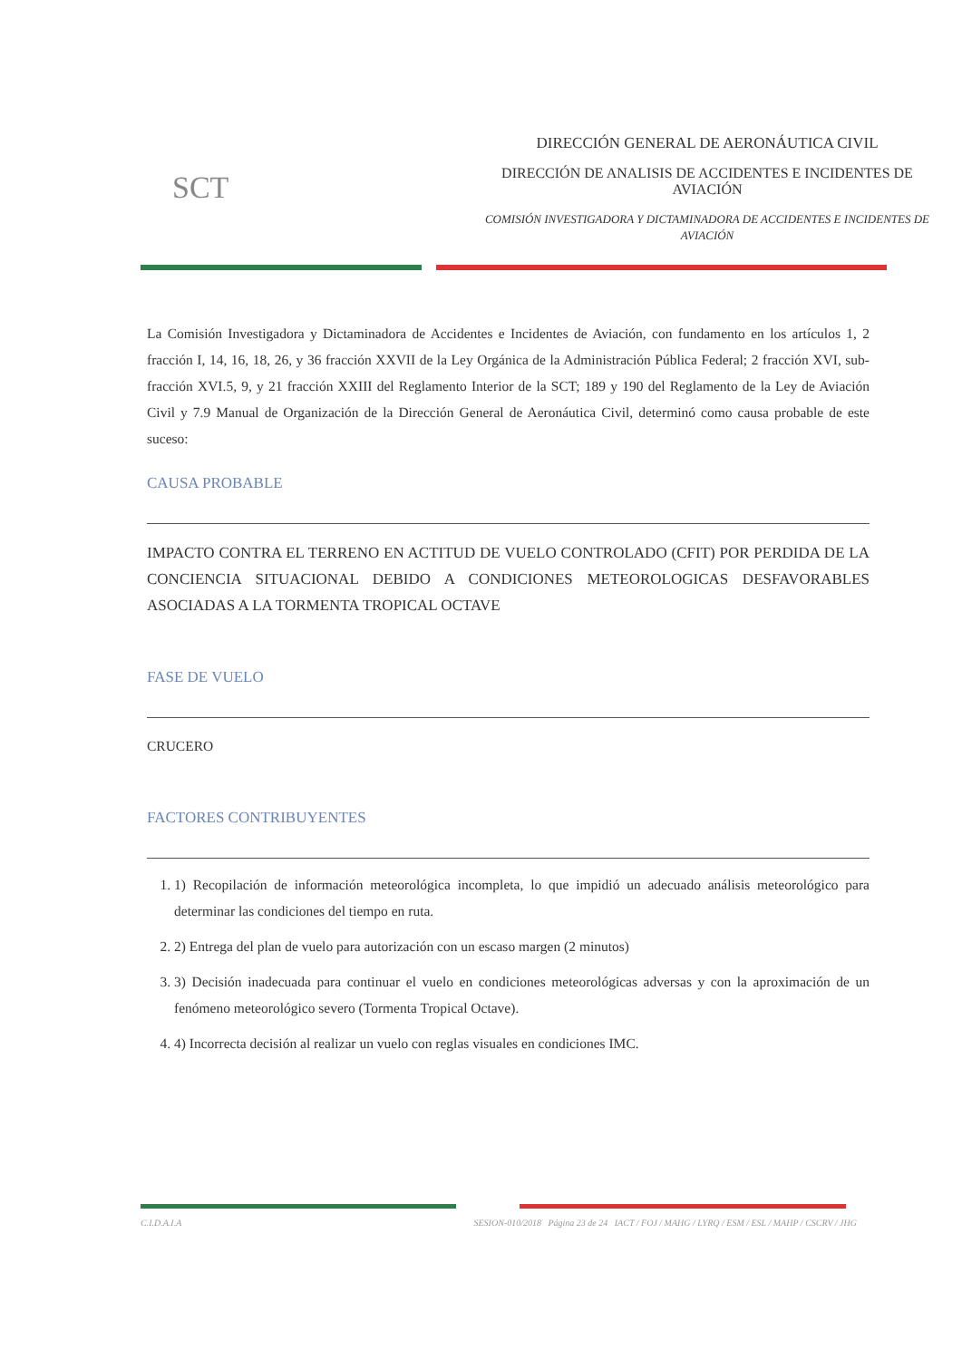SCT
DIRECCIÓN GENERAL DE AERONÁUTICA CIVIL
DIRECCIÓN DE ANALISIS DE ACCIDENTES E INCIDENTES DE AVIACIÓN
COMISIÓN INVESTIGADORA Y DICTAMINADORA DE ACCIDENTES E INCIDENTES DE AVIACIÓN
La Comisión Investigadora y Dictaminadora de Accidentes e Incidentes de Aviación, con fundamento en los artículos 1, 2 fracción I, 14, 16, 18, 26, y 36 fracción XXVII de la Ley Orgánica de la Administración Pública Federal; 2 fracción XVI, sub-fracción XVI.5, 9, y 21 fracción XXIII del Reglamento Interior de la SCT; 189 y 190 del Reglamento de la Ley de Aviación Civil y 7.9 Manual de Organización de la Dirección General de Aeronáutica Civil, determinó como causa probable de este suceso:
CAUSA PROBABLE
IMPACTO CONTRA EL TERRENO EN ACTITUD DE VUELO CONTROLADO (CFIT) POR PERDIDA DE LA CONCIENCIA SITUACIONAL DEBIDO A CONDICIONES METEOROLOGICAS DESFAVORABLES ASOCIADAS A LA TORMENTA TROPICAL OCTAVE
FASE DE VUELO
CRUCERO
FACTORES CONTRIBUYENTES
1. 1) Recopilación de información meteorológica incompleta, lo que impidió un adecuado análisis meteorológico para determinar las condiciones del tiempo en ruta.
2. 2) Entrega del plan de vuelo para autorización con un escaso margen (2 minutos)
3. 3) Decisión inadecuada para continuar el vuelo en condiciones meteorológicas adversas y con la aproximación de un fenómeno meteorológico severo (Tormenta Tropical Octave).
4. 4) Incorrecta decisión al realizar un vuelo con reglas visuales en condiciones IMC.
C.I.D.A.I.A SESION-010/2018 Página 23 de 24 IACT / FOJ / MAHG / LYRQ / ESM / ESL / MAHP / CSCRV / JHG